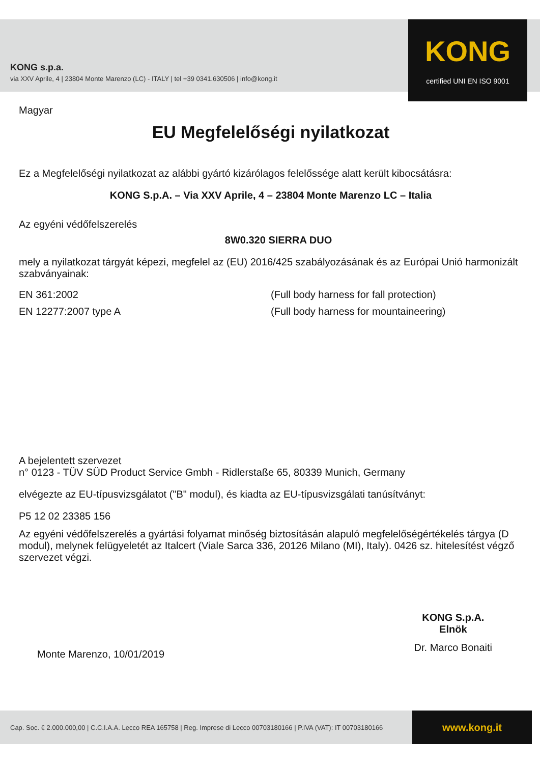KONG s.p.a.
via XXV Aprile, 4 | 23804 Monte Marenzo (LC) - ITALY | tel +39 0341.630506 | info@kong.it
KONG
certified UNI EN ISO 9001
Magyar
EU Megfelelőségi nyilatkozat
Ez a Megfelelőségi nyilatkozat az alábbi gyártó kizárólagos felelőssége alatt került kibocsátásra:
KONG S.p.A. – Via XXV Aprile, 4 – 23804 Monte Marenzo LC – Italia
Az egyéni védőfelszerelés
8W0.320 SIERRA DUO
mely a nyilatkozat tárgyát képezi, megfelel az (EU) 2016/425 szabályozásának és az Európai Unió harmonizált szabványainak:
EN 361:2002 (Full body harness for fall protection)
EN 12277:2007 type A (Full body harness for mountaineering)
A bejelentett szervezet
n° 0123 - TÜV SÜD Product Service Gmbh - Ridlerstaße 65, 80339 Munich, Germany
elvégezte az EU-típusvizsgálatot ("B" modul), és kiadta az EU-típusvizsgálati tanúsítványt:
P5 12 02 23385 156
Az egyéni védőfelszerelés a gyártási folyamat minőség biztosításán alapuló megfelelőségértékelés tárgya (D modul), melynek felügyeletét az Italcert (Viale Sarca 336, 20126 Milano (MI), Italy). 0426 sz. hitelesítést végző szervezet végzi.
Monte Marenzo, 10/01/2019
KONG S.p.A.
Elnök
Dr. Marco Bonaiti
Cap. Soc. € 2.000.000,00 | C.C.I.A.A. Lecco REA 165758 | Reg. Imprese di Lecco 00703180166 | P.IVA (VAT): IT 00703180166
www.kong.it